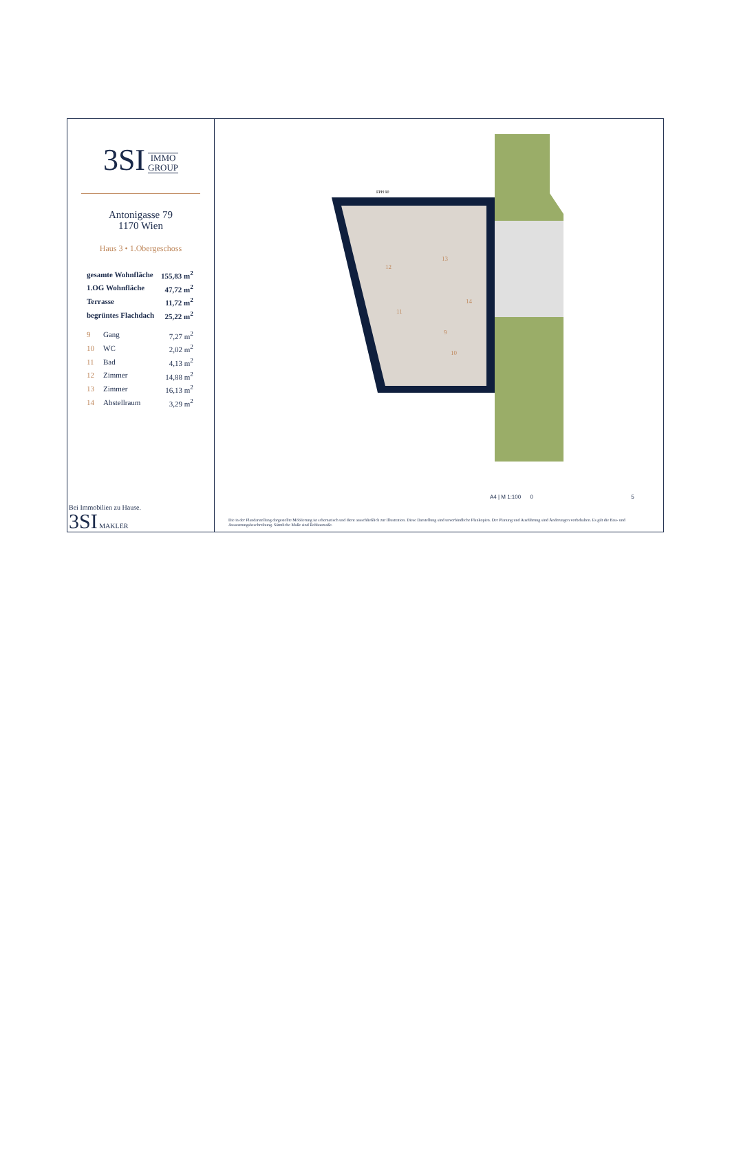3SI IMMO
GROUP
Antonigasse 79
1170 Wien
Haus 3 • 1.Obergeschoss
| gesamte Wohnfläche | | 155,83 m<sup>2</sup> |
| 1.OG Wohnfläche | | 47,72 m<sup>2</sup> |
| Terrasse | | 11,72 m<sup>2</sup> |
| begrüntes Flachdach | | 25,22 m<sup>2</sup> |
| 9 | Gang | 7,27 m<sup>2</sup> |
| 10 | WC | 2,02 m<sup>2</sup> |
| 11 | Bad | 4,13 m<sup>2</sup> |
| 12 | Zimmer | 14,88 m<sup>2</sup> |
| 13 | Zimmer | 16,13 m<sup>2</sup> |
| 14 | Abstellraum | 3,29 m<sup>2</sup> |
Bei Immobilien zu Hause.
3SI MAKLER
FPH 90
12
13
11
9
14
10
A4 | M 1:100 0 5
Die in der Plandarstellung dargestellte Möblierung ist schematisch und dient ausschließlich zur Illustration. Diese Darstellung sind unverbindliche Plankopien. Der Planung und Ausführung sind Änderungen vorbehalten. Es gilt die Bau- und Ausstattungsbeschreibung. Sämtliche Maße sind Rohbaumaße.